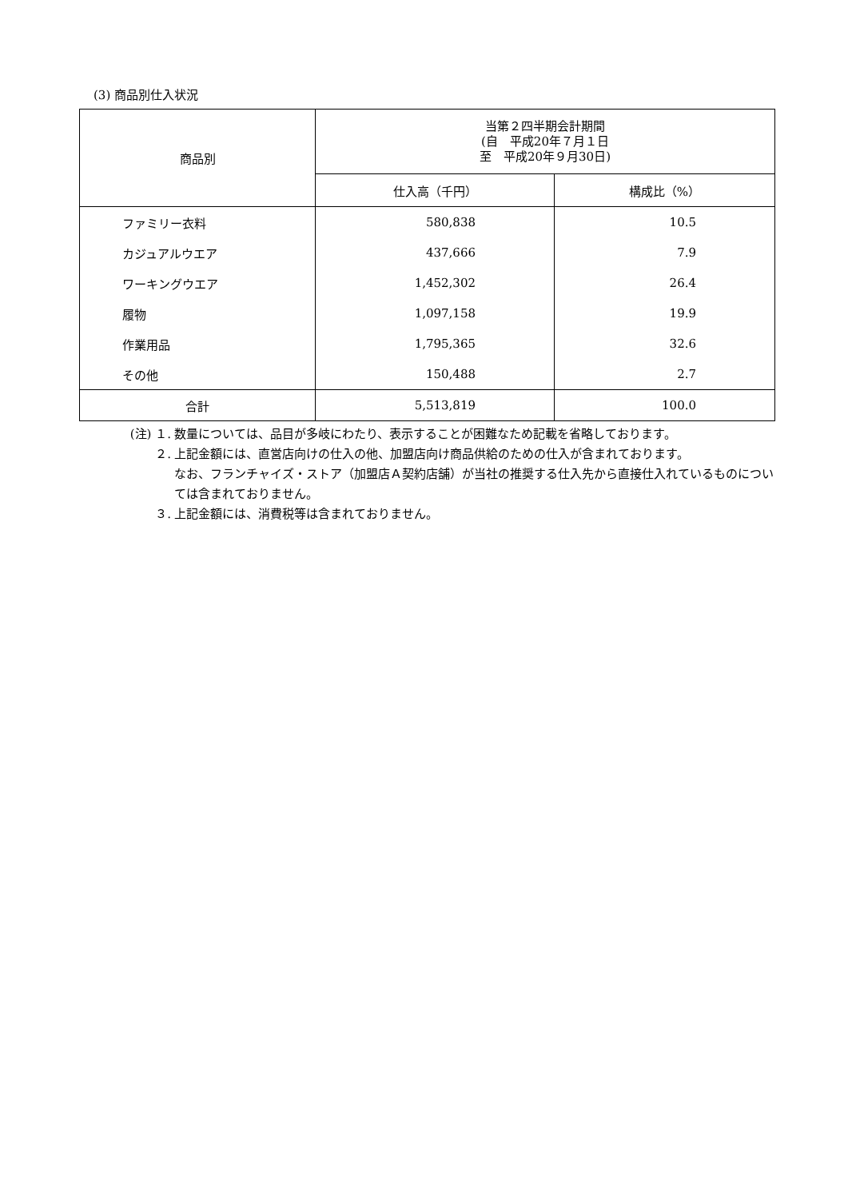(3) 商品別仕入状況
| 商品別 | 当第２四半期会計期間 (自 平成20年７月１日 至 平成20年９月30日) | |
| --- | --- | --- |
| | 仕入高（千円） | 構成比（%） |
| ファミリー衣料 | 580,838 | 10.5 |
| カジュアルウエア | 437,666 | 7.9 |
| ワーキングウエア | 1,452,302 | 26.4 |
| 履物 | 1,097,158 | 19.9 |
| 作業用品 | 1,795,365 | 32.6 |
| その他 | 150,488 | 2.7 |
| 合計 | 5,513,819 | 100.0 |
(注) １. 数量については、品目が多岐にわたり、表示することが困難なため記載を省略しております。
２. 上記金額には、直営店向けの仕入の他、加盟店向け商品供給のための仕入が含まれております。
なお、フランチャイズ・ストア（加盟店Ａ契約店舗）が当社の推奨する仕入先から直接仕入れているものについては含まれておりません。
３. 上記金額には、消費税等は含まれておりません。